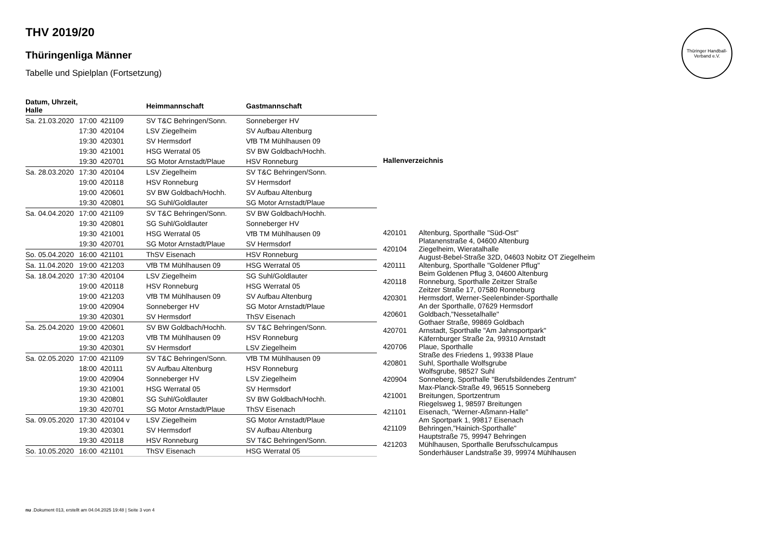Thüringer Handball-Verband e.V.
THV 2019/20
Thüringenliga Männer
Tabelle und Spielplan (Fortsetzung)
| Datum, Uhrzeit, Halle | | | Heimmannschaft | Gastmannschaft |
| --- | --- | --- | --- | --- |
| Sa. 21.03.2020 | 17:00 | 421109 | SV T&C Behringen/Sonn. | Sonneberger HV |
| | 17:30 | 420104 | LSV Ziegelheim | SV Aufbau Altenburg |
| | 19:30 | 420301 | SV Hermsdorf | VfB TM Mühlhausen 09 |
| | 19:30 | 421001 | HSG Werratal 05 | SV BW Goldbach/Hochh. |
| | 19:30 | 420701 | SG Motor Arnstadt/Plaue | HSV Ronneburg |
| Sa. 28.03.2020 | 17:30 | 420104 | LSV Ziegelheim | SV T&C Behringen/Sonn. |
| | 19:00 | 420118 | HSV Ronneburg | SV Hermsdorf |
| | 19:00 | 420601 | SV BW Goldbach/Hochh. | SV Aufbau Altenburg |
| | 19:30 | 420801 | SG Suhl/Goldlauter | SG Motor Arnstadt/Plaue |
| Sa. 04.04.2020 | 17:00 | 421109 | SV T&C Behringen/Sonn. | SV BW Goldbach/Hochh. |
| | 19:30 | 420801 | SG Suhl/Goldlauter | Sonneberger HV |
| | 19:30 | 421001 | HSG Werratal 05 | VfB TM Mühlhausen 09 |
| | 19:30 | 420701 | SG Motor Arnstadt/Plaue | SV Hermsdorf |
| So. 05.04.2020 | 16:00 | 421101 | ThSV Eisenach | HSV Ronneburg |
| Sa. 11.04.2020 | 19:00 | 421203 | VfB TM Mühlhausen 09 | HSG Werratal 05 |
| Sa. 18.04.2020 | 17:30 | 420104 | LSV Ziegelheim | SG Suhl/Goldlauter |
| | 19:00 | 420118 | HSV Ronneburg | HSG Werratal 05 |
| | 19:00 | 421203 | VfB TM Mühlhausen 09 | SV Aufbau Altenburg |
| | 19:00 | 420904 | Sonneberger HV | SG Motor Arnstadt/Plaue |
| | 19:30 | 420301 | SV Hermsdorf | ThSV Eisenach |
| Sa. 25.04.2020 | 19:00 | 420601 | SV BW Goldbach/Hochh. | SV T&C Behringen/Sonn. |
| | 19:00 | 421203 | VfB TM Mühlhausen 09 | HSV Ronneburg |
| | 19:30 | 420301 | SV Hermsdorf | LSV Ziegelheim |
| Sa. 02.05.2020 | 17:00 | 421109 | SV T&C Behringen/Sonn. | VfB TM Mühlhausen 09 |
| | 18:00 | 420111 | SV Aufbau Altenburg | HSV Ronneburg |
| | 19:00 | 420904 | Sonneberger HV | LSV Ziegelheim |
| | 19:30 | 421001 | HSG Werratal 05 | SV Hermsdorf |
| | 19:30 | 420801 | SG Suhl/Goldlauter | SV BW Goldbach/Hochh. |
| | 19:30 | 420701 | SG Motor Arnstadt/Plaue | ThSV Eisenach |
| Sa. 09.05.2020 | 17:30 | 420104 v | LSV Ziegelheim | SG Motor Arnstadt/Plaue |
| | 19:30 | 420301 | SV Hermsdorf | SV Aufbau Altenburg |
| | 19:30 | 420118 | HSV Ronneburg | SV T&C Behringen/Sonn. |
| So. 10.05.2020 | 16:00 | 421101 | ThSV Eisenach | HSG Werratal 05 |
| Hallenverzeichnis | |
| --- | --- |
| 420101 | Altenburg, Sporthalle "Süd-Ost" Platanenstraße 4, 04600 Altenburg |
| 420104 | Ziegelheim, Wieratalhalle August-Bebel-Straße 32D, 04603 Nobitz OT Ziegelheim |
| 420111 | Altenburg, Sporthalle "Goldener Pflug" Beim Goldenen Pflug 3, 04600 Altenburg |
| 420118 | Ronneburg, Sporthalle Zeitzer Straße Zeitzer Straße 17, 07580 Ronneburg |
| 420301 | Hermsdorf, Werner-Seelenbinder-Sporthalle An der Sporthalle, 07629 Hermsdorf |
| 420601 | Goldbach,"Nessetalhalle" Gothaer Straße, 99869 Goldbach |
| 420701 | Arnstadt, Sporthalle "Am Jahnsportpark" Käfernburger Straße 2a, 99310 Arnstadt |
| 420706 | Plaue, Sporthalle Straße des Friedens 1, 99338 Plaue |
| 420801 | Suhl, Sporthalle Wolfsgrube Wolfsgrube, 98527 Suhl |
| 420904 | Sonneberg, Sporthalle "Berufsbildendes Zentrum" Max-Planck-Straße 49, 96515 Sonneberg |
| 421001 | Breitungen, Sportzentrum Riegelsweg 1, 98597 Breitungen |
| 421101 | Eisenach, "Werner-Aßmann-Halle" Am Sportpark 1, 99817 Eisenach |
| 421109 | Behringen,"Hainich-Sporthalle" Hauptstraße 75, 99947 Behringen |
| 421203 | Mühlhausen, Sporthalle Berufsschulcampus Sonderhäuser Landstraße 39, 99974 Mühlhausen |
nu .Dokument 013, erstellt am 04.04.2025 19:48 | Seite 3 von 4